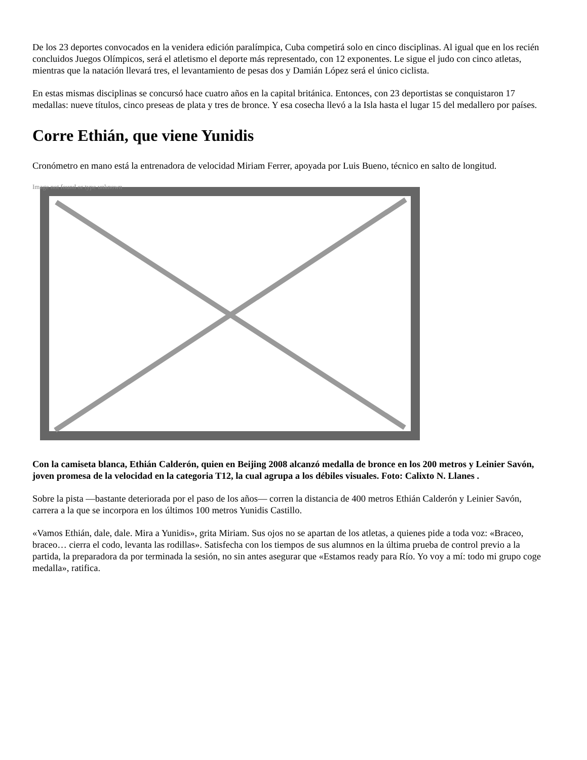De los 23 deportes convocados en la venidera edición paralímpica, Cuba competirá solo en cinco disciplinas. Al igual que en los recién concluidos Juegos Olímpicos, será el atletismo el deporte más representado, con 12 exponentes. Le sigue el judo con cinco atletas, mientras que la natación llevará tres, el levantamiento de pesas dos y Damián López será el único ciclista.
En estas mismas disciplinas se concursó hace cuatro años en la capital británica. Entonces, con 23 deportistas se conquistaron 17 medallas: nueve títulos, cinco preseas de plata y tres de bronce. Y esa cosecha llevó a la Isla hasta el lugar 15 del medallero por países.
Corre Ethián, que viene Yunidis
Cronómetro en mano está la entrenadora de velocidad Miriam Ferrer, apoyada por Luis Bueno, técnico en salto de longitud.
Image not found or type unknown
Con la camiseta blanca, Ethián Calderón, quien en Beijing 2008 alcanzó medalla de bronce en los 200 metros y Leinier Savón, joven promesa de la velocidad en la categoria T12, la cual agrupa a los débiles visuales. Foto: Calixto N. Llanes .
Sobre la pista —bastante deteriorada por el paso de los años— corren la distancia de 400 metros Ethián Calderón y Leinier Savón, carrera a la que se incorpora en los últimos 100 metros Yunidis Castillo.
«Vamos Ethián, dale, dale. Mira a Yunidis», grita Miriam. Sus ojos no se apartan de los atletas, a quienes pide a toda voz: «Braceo, braceo… cierra el codo, levanta las rodillas». Satisfecha con los tiempos de sus alumnos en la última prueba de control previo a la partida, la preparadora da por terminada la sesión, no sin antes asegurar que «Estamos ready para Río. Yo voy a mí: todo mi grupo coge medalla», ratifica.